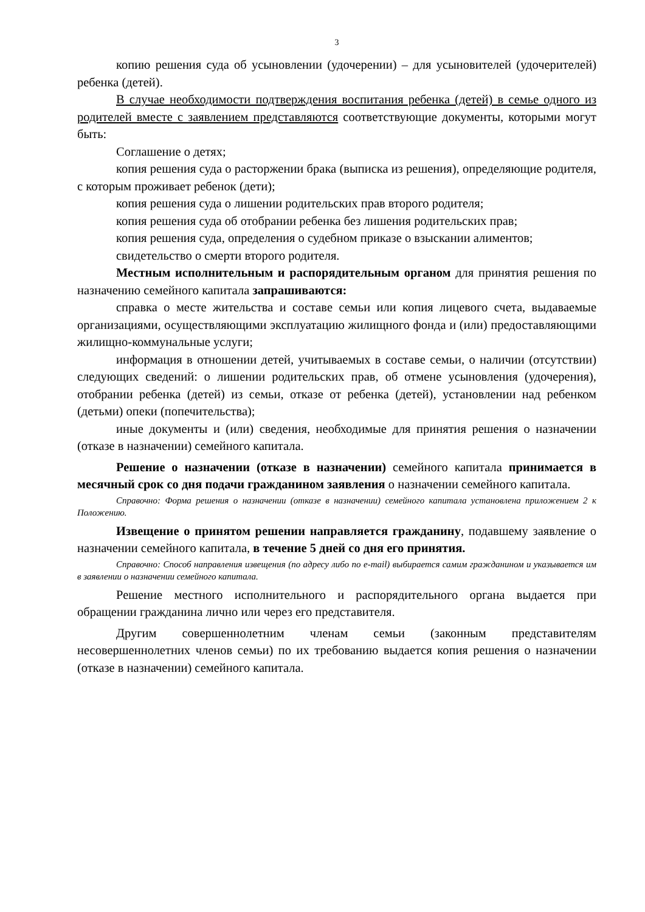3
копию решения суда об усыновлении (удочерении) – для усыновителей (удочерителей) ребенка (детей).
В случае необходимости подтверждения воспитания ребенка (детей) в семье одного из родителей вместе с заявлением представляются соответствующие документы, которыми могут быть:
Соглашение о детях;
копия решения суда о расторжении брака (выписка из решения), определяющие родителя, с которым проживает ребенок (дети);
копия решения суда о лишении родительских прав второго родителя;
копия решения суда об отобрании ребенка без лишения родительских прав;
копия решения суда, определения о судебном приказе о взыскании алиментов;
свидетельство о смерти второго родителя.
Местным исполнительным и распорядительным органом для принятия решения по назначению семейного капитала запрашиваются:
справка о месте жительства и составе семьи или копия лицевого счета, выдаваемые организациями, осуществляющими эксплуатацию жилищного фонда и (или) предоставляющими жилищно-коммунальные услуги;
информация в отношении детей, учитываемых в составе семьи, о наличии (отсутствии) следующих сведений: о лишении родительских прав, об отмене усыновления (удочерения), отобрании ребенка (детей) из семьи, отказе от ребенка (детей), установлении над ребенком (детьми) опеки (попечительства);
иные документы и (или) сведения, необходимые для принятия решения о назначении (отказе в назначении) семейного капитала.
Решение о назначении (отказе в назначении) семейного капитала принимается в месячный срок со дня подачи гражданином заявления о назначении семейного капитала.
Справочно: Форма решения о назначении (отказе в назначении) семейного капитала установлена приложением 2 к Положению.
Извещение о принятом решении направляется гражданину, подавшему заявление о назначении семейного капитала, в течение 5 дней со дня его принятия.
Справочно: Способ направления извещения (по адресу либо по e-mail) выбирается самим гражданином и указывается им в заявлении о назначении семейного капитала.
Решение местного исполнительного и распорядительного органа выдается при обращении гражданина лично или через его представителя.
Другим совершеннолетним членам семьи (законным представителям несовершеннолетних членов семьи) по их требованию выдается копия решения о назначении (отказе в назначении) семейного капитала.